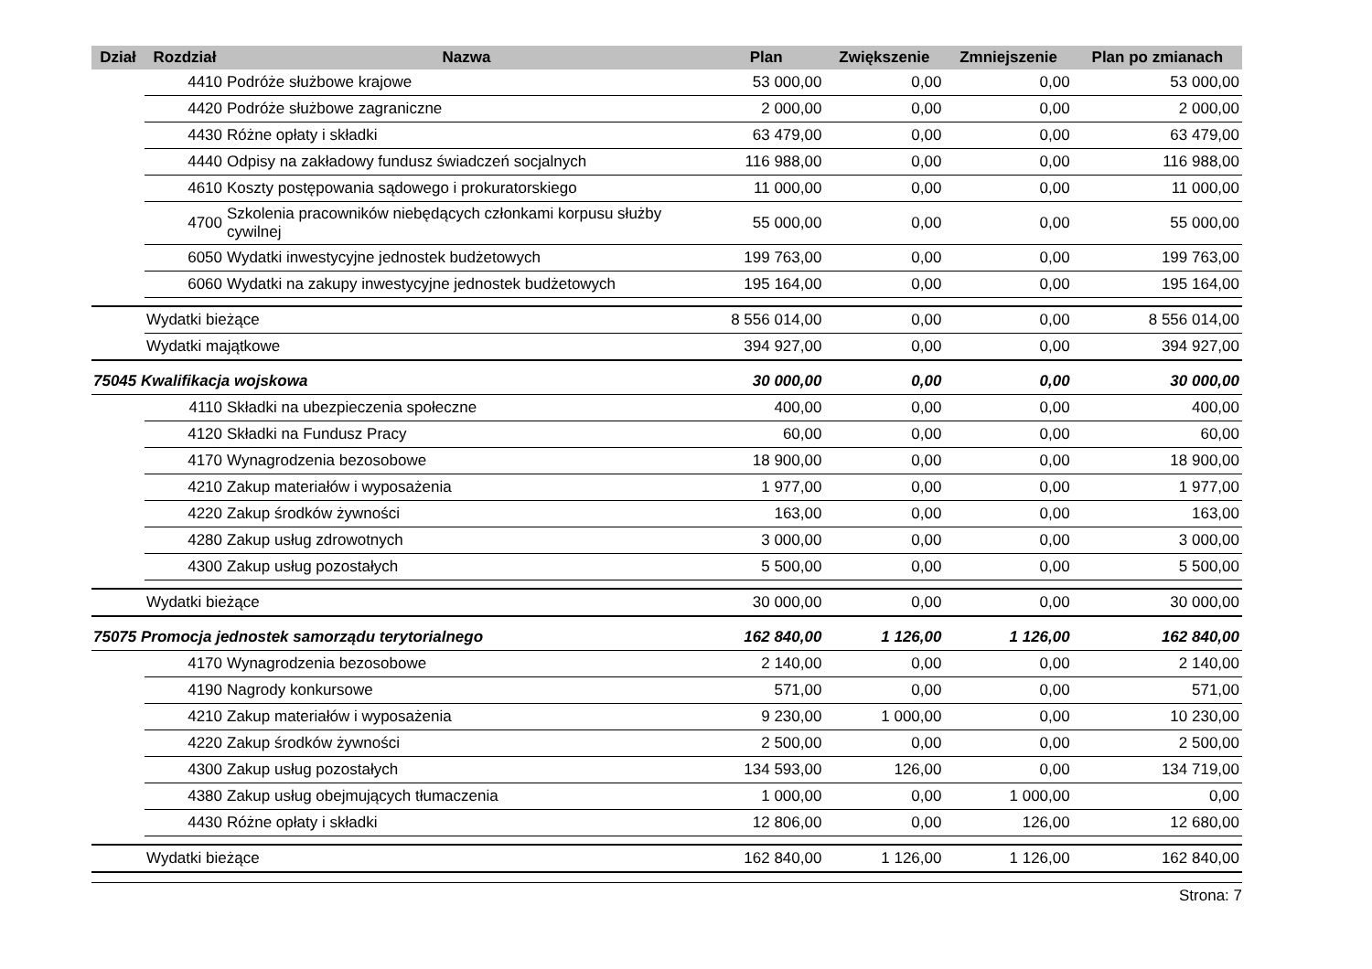| Dział | Rozdział | Nazwa | Plan | Zwiększenie | Zmniejszenie | Plan po zmianach |
| --- | --- | --- | --- | --- | --- | --- |
| | 4410 | Podróże służbowe krajowe | 53 000,00 | 0,00 | 0,00 | 53 000,00 |
| | 4420 | Podróże służbowe zagraniczne | 2 000,00 | 0,00 | 0,00 | 2 000,00 |
| | 4430 | Różne opłaty i składki | 63 479,00 | 0,00 | 0,00 | 63 479,00 |
| | 4440 | Odpisy na zakładowy fundusz świadczeń socjalnych | 116 988,00 | 0,00 | 0,00 | 116 988,00 |
| | 4610 | Koszty postępowania sądowego i prokuratorskiego | 11 000,00 | 0,00 | 0,00 | 11 000,00 |
| | 4700 | Szkolenia pracowników niebędących członkami korpusu służby cywilnej | 55 000,00 | 0,00 | 0,00 | 55 000,00 |
| | 6050 | Wydatki inwestycyjne jednostek budżetowych | 199 763,00 | 0,00 | 0,00 | 199 763,00 |
| | 6060 | Wydatki na zakupy inwestycyjne jednostek budżetowych | 195 164,00 | 0,00 | 0,00 | 195 164,00 |
| | Wydatki bieżące | | 8 556 014,00 | 0,00 | 0,00 | 8 556 014,00 |
| | Wydatki majątkowe | | 394 927,00 | 0,00 | 0,00 | 394 927,00 |
| 75045 Kwalifikacja wojskowa | | | 30 000,00 | 0,00 | 0,00 | 30 000,00 |
| | 4110 | Składki na ubezpieczenia społeczne | 400,00 | 0,00 | 0,00 | 400,00 |
| | 4120 | Składki na Fundusz Pracy | 60,00 | 0,00 | 0,00 | 60,00 |
| | 4170 | Wynagrodzenia bezosobowe | 18 900,00 | 0,00 | 0,00 | 18 900,00 |
| | 4210 | Zakup materiałów i wyposażenia | 1 977,00 | 0,00 | 0,00 | 1 977,00 |
| | 4220 | Zakup środków żywności | 163,00 | 0,00 | 0,00 | 163,00 |
| | 4280 | Zakup usług zdrowotnych | 3 000,00 | 0,00 | 0,00 | 3 000,00 |
| | 4300 | Zakup usług pozostałych | 5 500,00 | 0,00 | 0,00 | 5 500,00 |
| | Wydatki bieżące | | 30 000,00 | 0,00 | 0,00 | 30 000,00 |
| 75075 Promocja jednostek samorządu terytorialnego | | | 162 840,00 | 1 126,00 | 1 126,00 | 162 840,00 |
| | 4170 | Wynagrodzenia bezosobowe | 2 140,00 | 0,00 | 0,00 | 2 140,00 |
| | 4190 | Nagrody konkursowe | 571,00 | 0,00 | 0,00 | 571,00 |
| | 4210 | Zakup materiałów i wyposażenia | 9 230,00 | 1 000,00 | 0,00 | 10 230,00 |
| | 4220 | Zakup środków żywności | 2 500,00 | 0,00 | 0,00 | 2 500,00 |
| | 4300 | Zakup usług pozostałych | 134 593,00 | 126,00 | 0,00 | 134 719,00 |
| | 4380 | Zakup usług obejmujących tłumaczenia | 1 000,00 | 0,00 | 1 000,00 | 0,00 |
| | 4430 | Różne opłaty i składki | 12 806,00 | 0,00 | 126,00 | 12 680,00 |
| | Wydatki bieżące | | 162 840,00 | 1 126,00 | 1 126,00 | 162 840,00 |
Strona: 7